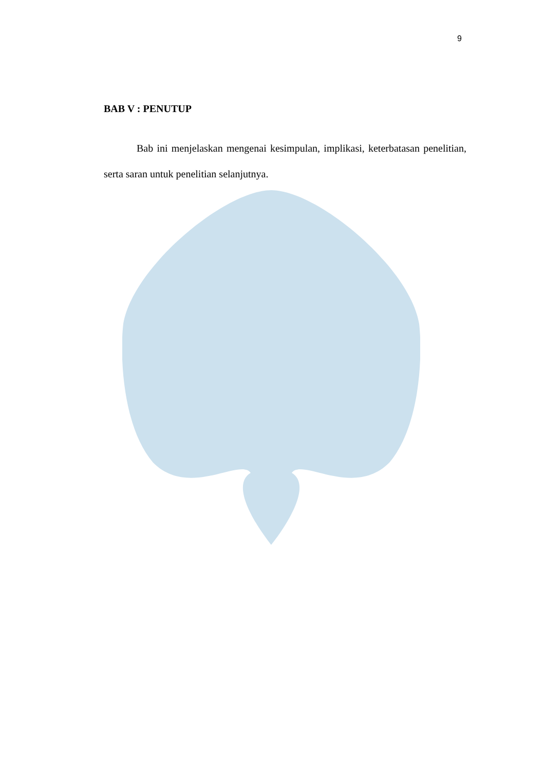9
BAB V : PENUTUP
Bab ini menjelaskan mengenai kesimpulan, implikasi, keterbatasan penelitian, serta saran untuk penelitian selanjutnya.